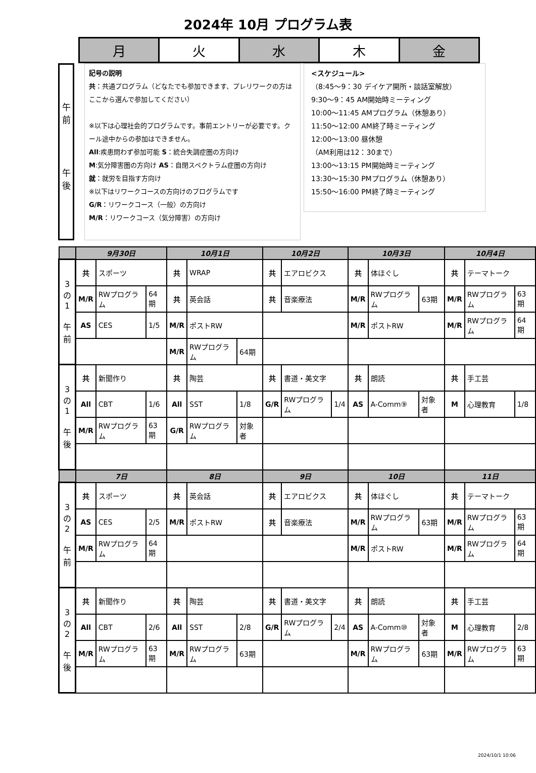2024年 10月 プログラム表
| 月 | 火 | 水 | 木 | 金 |
午
前
午
後
記号の説明
共：共通プログラム（どなたでも参加できます、プレリワークの方はここから選んで参加してください）
※以下は心理社会的プログラムです。事前エントリーが必要です。クール途中からの参加はできません。
All:疾患問わず参加可能 S：統合失調症圏の方向け
M:気分障害圏の方向け AS：自閉スペクトラム症圏の方向け
就：就労を目指す方向け
※以下はリワークコースの方向けのプログラムです
G/R：リワークコース（一般）の方向け
M/R：リワークコース（気分障害）の方向け
<スケジュール>
（8:45～9：30 デイケア開所・談話室解放）
9:30～9：45 AM開始時ミーティング
10:00～11:45 AMプログラム（休憩あり）
11:50～12:00 AM終了時ミーティング
12:00～13:00 昼休憩
（AM利用は12：30まで）
13:00～13:15 PM開始時ミーティング
13:30～15:30 PMプログラム（休憩あり）
15:50～16:00 PM終了時ミーティング
| | 9月30日 | | | 10月1日 | | | 10月2日 | | | 10月3日 | | | 10月4日 | | |
| 3 の 1 午 前 | 共 | スポーツ | | 共 | WRAP | | 共 | エアロビクス | | 共 | 体ほぐし | | 共 | テーマトーク | |
| | M/R | RWプログラム | 64期 | 共 | 英会話 | | 共 | 音楽療法 | | M/R | RWプログラム | 63期 | M/R | RWプログラム | 63期 |
| | AS | CES | 1/5 | M/R | ポストRW | | | | | M/R | ポストRW | | M/R | RWプログラム | 64期 |
| | | | | M/R | RWプログラム | 64期 | | | | | | | | | |
| 3 の 1 午 後 | 共 | 新聞作り | | 共 | 陶芸 | | 共 | 書道・美文字 | | 共 | 朗読 | | 共 | 手工芸 | |
| | All | CBT | 1/6 | All | SST | 1/8 | G/R | RWプログラム | 1/4 | AS | A-Comm⑨ | 対象者 | M | 心理教育 | 1/8 |
| | M/R | RWプログラム | 63期 | G/R | RWプログラム | 対象者 | | | | | | | | | |
| | 7日 | | | 8日 | | | 9日 | | | 10日 | | | 11日 | | |
| 3 の 2 午 前 | 共 | スポーツ | | 共 | 英会話 | | 共 | エアロビクス | | 共 | 体ほぐし | | 共 | テーマトーク | |
| | AS | CES | 2/5 | M/R | ポストRW | | 共 | 音楽療法 | | M/R | RWプログラム | 63期 | M/R | RWプログラム | 63期 |
| | M/R | RWプログラム | 64期 | | | | | | | M/R | ポストRW | | M/R | RWプログラム | 64期 |
| 3 の 2 午 後 | 共 | 新聞作り | | 共 | 陶芸 | | 共 | 書道・美文字 | | 共 | 朗読 | | 共 | 手工芸 | |
| | All | CBT | 2/6 | All | SST | 2/8 | G/R | RWプログラム | 2/4 | AS | A-Comm⑩ | 対象者 | M | 心理教育 | 2/8 |
| | M/R | RWプログラム | 63期 | M/R | RWプログラム | 63期 | | | | M/R | RWプログラム | 63期 | M/R | RWプログラム | 63期 |
2024/10/1 10:06